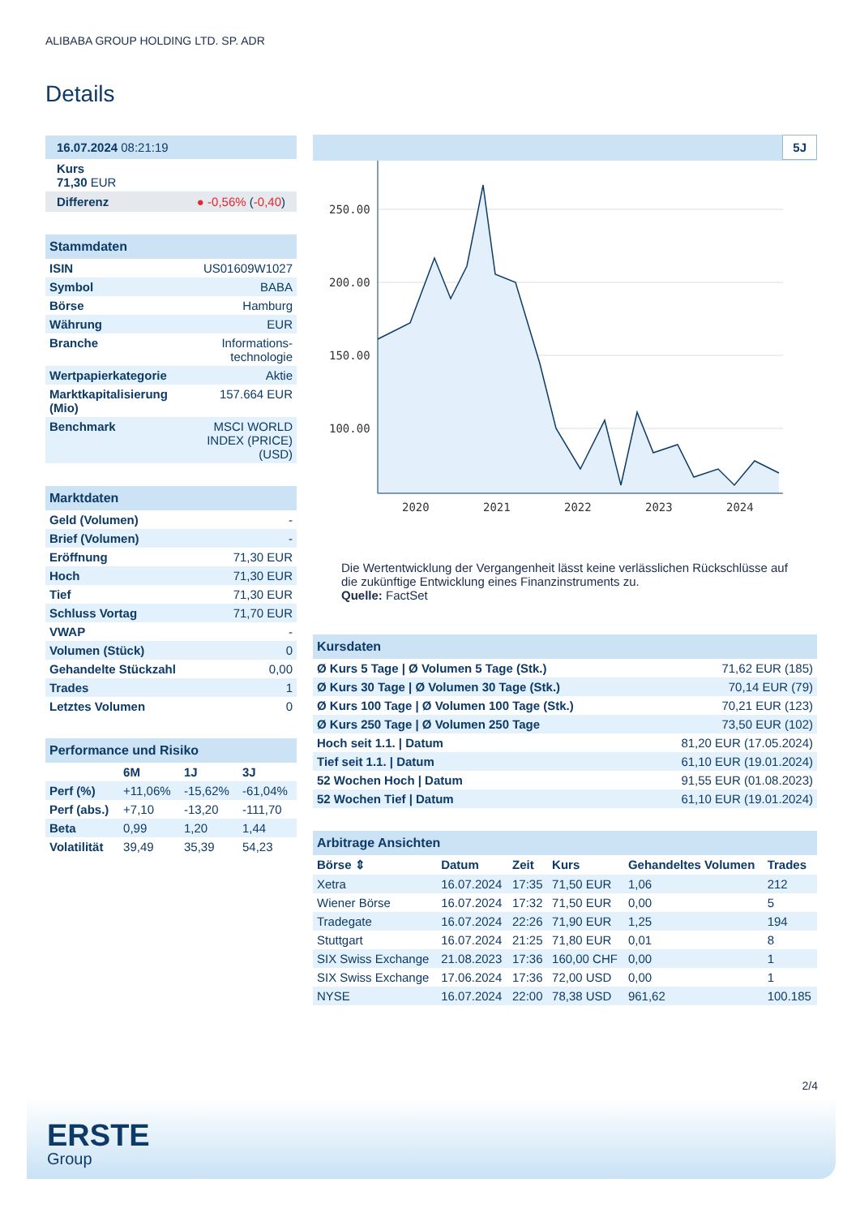ALIBABA GROUP HOLDING LTD. SP. ADR
Details
| 16.07.2024 08:21:19 |
| Kurs 71,30 EUR |
| Differenz ● -0,56% ( -0,40 ) |
| Stammdaten | |
| ISIN | US01609W1027 |
| Symbol | BABA |
| Börse | Hamburg |
| Währung | EUR |
| Branche | Informations- technologie |
| Wertpapierkategorie | Aktie |
| Marktkapitalisierung (Mio) | 157.664 EUR |
| Benchmark | MSCI WORLD INDEX (PRICE) (USD) |
| Marktdaten | |
| Geld (Volumen) | - |
| Brief (Volumen) | - |
| Eröffnung | 71,30 EUR |
| Hoch | 71,30 EUR |
| Tief | 71,30 EUR |
| Schluss Vortag | 71,70 EUR |
| VWAP | - |
| Volumen (Stück) | 0 |
| Gehandelte Stückzahl | 0,00 |
| Trades | 1 |
| Letztes Volumen | 0 |
| Performance und Risiko | | | |
| | 6M | 1J | 3J |
| Perf (%) | +11,06% | -15,62% | -61,04% |
| Perf (abs.) | +7,10 | -13,20 | -111,70 |
| Beta | 0,99 | 1,20 | 1,44 |
| Volatilität | 39,49 | 35,39 | 54,23 |
5J
250.00
200.00
150.00
100.00
2020
2021
2022
2023
2024
Die Wertentwicklung der Vergangenheit lässt keine verlässlichen Rückschlüsse auf die zukünftige Entwicklung eines Finanzinstruments zu.
Quelle: FactSet
| Kursdaten | |
| Ø Kurs 5 Tage / Ø Volumen 5 Tage (Stk.) | 71,62 EUR (185) |
| Ø Kurs 30 Tage / Ø Volumen 30 Tage (Stk.) | 70,14 EUR (79) |
| Ø Kurs 100 Tage / Ø Volumen 100 Tage (Stk.) | 70,21 EUR (123) |
| Ø Kurs 250 Tage / Ø Volumen 250 Tage | 73,50 EUR (102) |
| Hoch seit 1.1. / Datum | 81,20 EUR (17.05.2024) |
| Tief seit 1.1. / Datum | 61,10 EUR (19.01.2024) |
| 52 Wochen Hoch / Datum | 91,55 EUR (01.08.2023) |
| 52 Wochen Tief / Datum | 61,10 EUR (19.01.2024) |
| Arbitrage Ansichten | | | | | |
| Börse ⇕ | Datum | Zeit | Kurs | Gehandeltes Volumen | Trades |
| Xetra | 16.07.2024 | 17:35 | 71,50 EUR | 1,06 | 212 |
| Wiener Börse | 16.07.2024 | 17:32 | 71,50 EUR | 0,00 | 5 |
| Tradegate | 16.07.2024 | 22:26 | 71,90 EUR | 1,25 | 194 |
| Stuttgart | 16.07.2024 | 21:25 | 71,80 EUR | 0,01 | 8 |
| SIX Swiss Exchange | 21.08.2023 | 17:36 | 160,00 CHF | 0,00 | 1 |
| SIX Swiss Exchange | 17.06.2024 | 17:36 | 72,00 USD | 0,00 | 1 |
| NYSE | 16.07.2024 | 22:00 | 78,38 USD | 961,62 | 100.185 |
2/4
ERSTE
Group